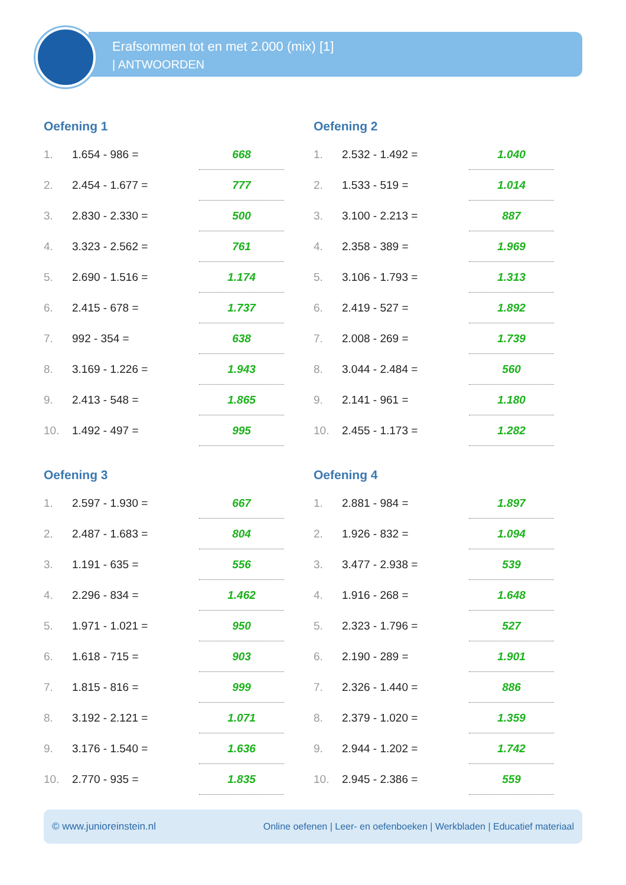Erafsommen tot en met 2.000 (mix) [1]
| ANTWOORDEN
Oefening 1
| 1. | 1.654 - 986 = | 668 |
| 2. | 2.454 - 1.677 = | 777 |
| 3. | 2.830 - 2.330 = | 500 |
| 4. | 3.323 - 2.562 = | 761 |
| 5. | 2.690 - 1.516 = | 1.174 |
| 6. | 2.415 - 678 = | 1.737 |
| 7. | 992 - 354 = | 638 |
| 8. | 3.169 - 1.226 = | 1.943 |
| 9. | 2.413 - 548 = | 1.865 |
| 10. | 1.492 - 497 = | 995 |
Oefening 2
| 1. | 2.532 - 1.492 = | 1.040 |
| 2. | 1.533 - 519 = | 1.014 |
| 3. | 3.100 - 2.213 = | 887 |
| 4. | 2.358 - 389 = | 1.969 |
| 5. | 3.106 - 1.793 = | 1.313 |
| 6. | 2.419 - 527 = | 1.892 |
| 7. | 2.008 - 269 = | 1.739 |
| 8. | 3.044 - 2.484 = | 560 |
| 9. | 2.141 - 961 = | 1.180 |
| 10. | 2.455 - 1.173 = | 1.282 |
Oefening 3
| 1. | 2.597 - 1.930 = | 667 |
| 2. | 2.487 - 1.683 = | 804 |
| 3. | 1.191 - 635 = | 556 |
| 4. | 2.296 - 834 = | 1.462 |
| 5. | 1.971 - 1.021 = | 950 |
| 6. | 1.618 - 715 = | 903 |
| 7. | 1.815 - 816 = | 999 |
| 8. | 3.192 - 2.121 = | 1.071 |
| 9. | 3.176 - 1.540 = | 1.636 |
| 10. | 2.770 - 935 = | 1.835 |
Oefening 4
| 1. | 2.881 - 984 = | 1.897 |
| 2. | 1.926 - 832 = | 1.094 |
| 3. | 3.477 - 2.938 = | 539 |
| 4. | 1.916 - 268 = | 1.648 |
| 5. | 2.323 - 1.796 = | 527 |
| 6. | 2.190 - 289 = | 1.901 |
| 7. | 2.326 - 1.440 = | 886 |
| 8. | 2.379 - 1.020 = | 1.359 |
| 9. | 2.944 - 1.202 = | 1.742 |
| 10. | 2.945 - 2.386 = | 559 |
© www.junioreinstein.nl Online oefenen | Leer- en oefenboeken | Werkbladen | Educatief materiaal